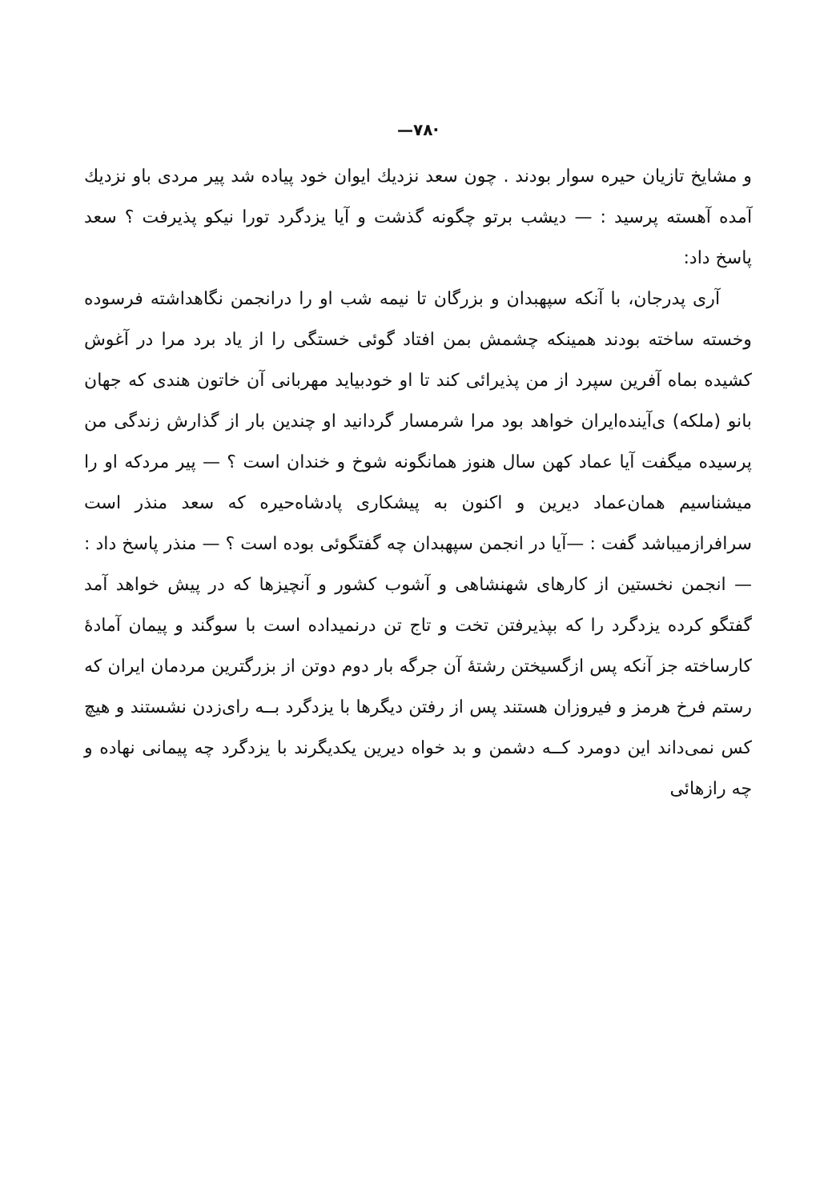—۷۸·
و مشایخ تازیان حیره سوار بودند . چون سعد نزدیك ایوان خود پیاده شد پیر مردی باو نزدیك آمده آهسته پرسید : — دیشب برتو چگونه گذشت و آیا یزدگرد تورا نیکو پذیرفت ؟ سعد پاسخ داد:
آری پدرجان، با آنکه سپهبدان و بزرگان تا نیمه شب او را درانجمن نگاهداشته فرسوده وخسته ساخته بودند همینکه چشمش بمن افتاد گوئی خستگی را از یاد برد مرا در آغوش کشیده بماه آفرین سپرد از من پذیرائی کند تا او خودبیاید مهربانی آن خاتون هندی که جهان بانو (ملکه) ی‌آینده‌ایران خواهد بود مرا شرمسار گردانید او چندین بار از گذارش زندگی من پرسیده میگفت آیا عماد کهن سال هنوز همانگونه شوخ و خندان است ؟ — پیر مردکه او را میشناسیم همان‌عماد دیرین و اکنون به پیشکاری پادشاه‌حیره که سعد منذر است سرافرازمیباشد گفت : —آیا در انجمن سپهبدان چه گفتگوئی بوده است ؟ — منذر پاسخ داد : — انجمن نخستین از کارهای شهنشاهی و آشوب کشور و آنچیزها که در پیش خواهد آمد گفتگو کرده یزدگرد را که بپذیرفتن تخت و تاج تن درنمیداده است با سوگند و پیمان آمادهٔ کارساخته جز آنکه پس ازگسیختن رشتهٔ آن جرگه بار دوم دوتن از بزرگترین مردمان ایران که رستم فرخ هرمز و فیروزان هستند پس از رفتن دیگرها با یزدگرد بــه رای‌زدن نشستند و هیچ کس نمی‌داند این دومرد کــه دشمن و بد خواه دیرین یکدیگرند با یزدگرد چه پیمانی نهاده و چه رازهائی